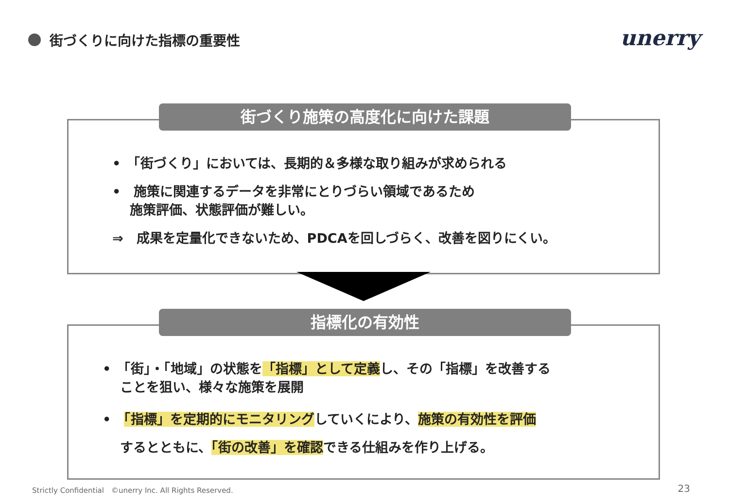街づくりに向けた指標の重要性 unerry
街づくり施策の高度化に向けた課題
•　「街づくり」においては、長期的＆多様な取り組みが求められる
•　施策に関連するデータを非常にとりづらい領域であるため
　 施策評価、状態評価が難しい。
⇒　成果を定量化できないため、PDCAを回しづらく、改善を図りにくい。
指標化の有効性
•　「街」・「地域」の状態を「指標」として定義し、その「指標」を改善する
　 ことを狙い、様々な施策を展開
•　「指標」を定期的にモニタリングしていくにより、施策の有効性を評価
　 するとともに、「街の改善」を確認できる仕組みを作り上げる。
Strictly Confidential　©unerry Inc. All Rights Reserved.
23